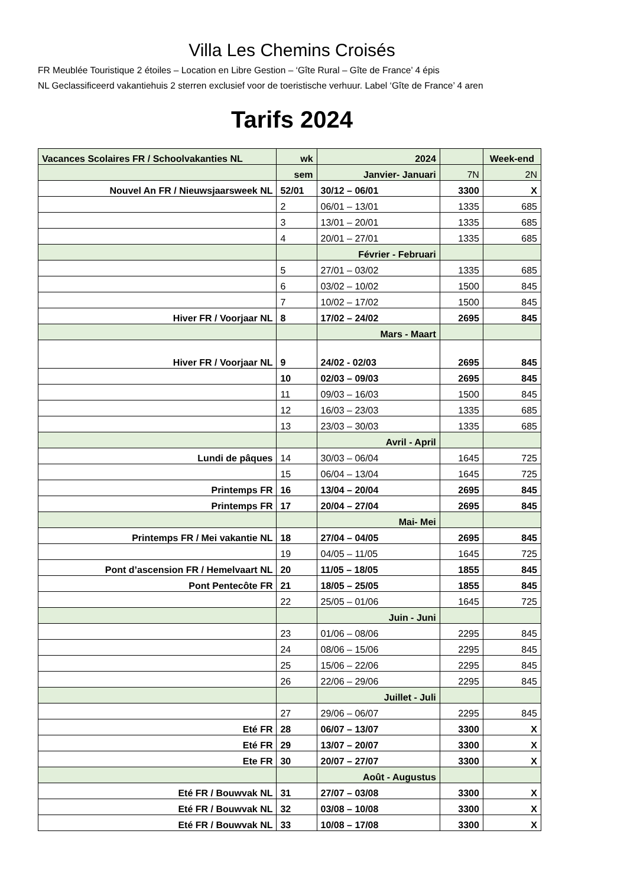Villa Les Chemins Croisés
FR Meublée Touristique 2 étoiles – Location en Libre Gestion – ‘Gîte Rural – Gîte de France’ 4 épis
NL Geclassificeerd vakantiehuis 2 sterren exclusief voor de toeristische verhuur. Label ‘Gîte de France’ 4 aren
Tarifs 2024
| Vacances Scolaires FR / Schoolvakanties NL | wk | 2024 | | Week-end |
| --- | --- | --- | --- | --- |
| | sem | Janvier- Januari | 7N | 2N |
| Nouvel An FR / Nieuwsjaarsweek NL | 52/01 | 30/12 – 06/01 | 3300 | X |
| | 2 | 06/01 – 13/01 | 1335 | 685 |
| | 3 | 13/01 – 20/01 | 1335 | 685 |
| | 4 | 20/01 – 27/01 | 1335 | 685 |
| | | Février - Februari | | |
| | 5 | 27/01 – 03/02 | 1335 | 685 |
| | 6 | 03/02 – 10/02 | 1500 | 845 |
| | 7 | 10/02 – 17/02 | 1500 | 845 |
| Hiver FR / Voorjaar NL | 8 | 17/02 – 24/02 | 2695 | 845 |
| | | Mars - Maart | | |
| Hiver FR / Voorjaar NL | 9 | 24/02 - 02/03 | 2695 | 845 |
| | 10 | 02/03 – 09/03 | 2695 | 845 |
| | 11 | 09/03 – 16/03 | 1500 | 845 |
| | 12 | 16/03 – 23/03 | 1335 | 685 |
| | 13 | 23/03 – 30/03 | 1335 | 685 |
| | | Avril - April | | |
| Lundi de pâques | 14 | 30/03 – 06/04 | 1645 | 725 |
| | 15 | 06/04 – 13/04 | 1645 | 725 |
| Printemps FR | 16 | 13/04 – 20/04 | 2695 | 845 |
| Printemps FR | 17 | 20/04 – 27/04 | 2695 | 845 |
| | | Mai- Mei | | |
| Printemps FR / Mei vakantie NL | 18 | 27/04 – 04/05 | 2695 | 845 |
| | 19 | 04/05 – 11/05 | 1645 | 725 |
| Pont d’ascension FR / Hemelvaart NL | 20 | 11/05 – 18/05 | 1855 | 845 |
| Pont Pentecôte FR | 21 | 18/05 – 25/05 | 1855 | 845 |
| | 22 | 25/05 – 01/06 | 1645 | 725 |
| | | Juin - Juni | | |
| | 23 | 01/06 – 08/06 | 2295 | 845 |
| | 24 | 08/06 – 15/06 | 2295 | 845 |
| | 25 | 15/06 – 22/06 | 2295 | 845 |
| | 26 | 22/06 – 29/06 | 2295 | 845 |
| | | Juillet - Juli | | |
| | 27 | 29/06 – 06/07 | 2295 | 845 |
| Eté FR | 28 | 06/07 – 13/07 | 3300 | X |
| Eté FR | 29 | 13/07 – 20/07 | 3300 | X |
| Ete FR | 30 | 20/07 – 27/07 | 3300 | X |
| | | Août - Augustus | | |
| Eté FR / Bouwvak NL | 31 | 27/07 – 03/08 | 3300 | X |
| Eté FR / Bouwvak NL | 32 | 03/08 – 10/08 | 3300 | X |
| Eté FR / Bouwvak NL | 33 | 10/08 – 17/08 | 3300 | X |